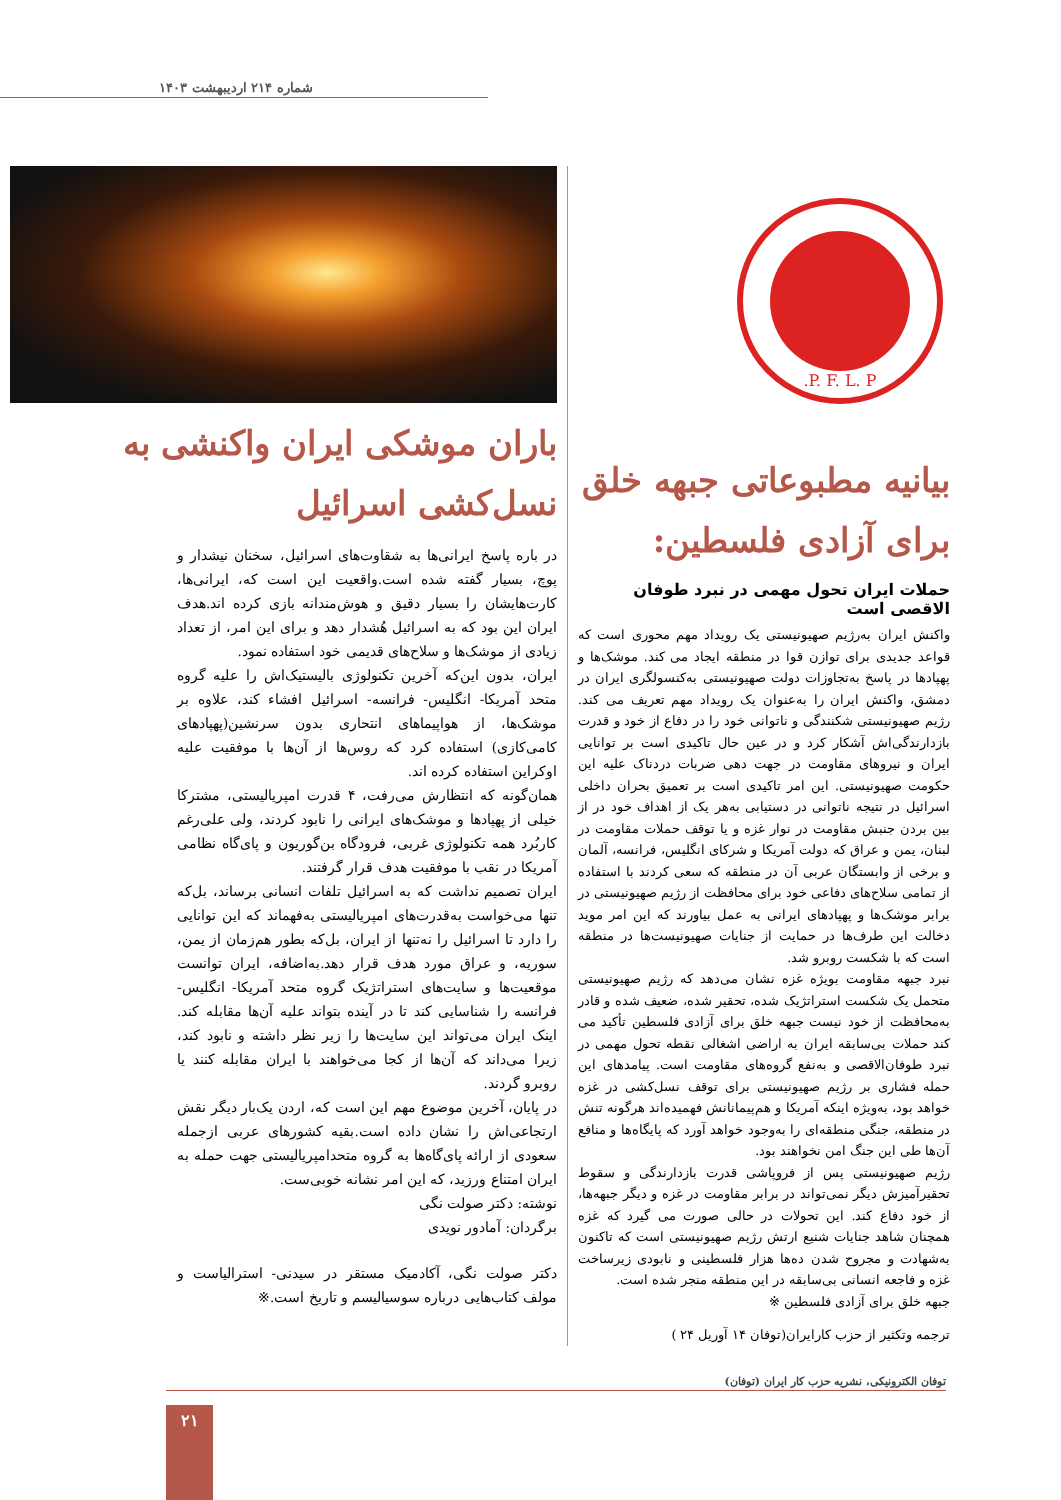شماره ۲۱۴ اردیبهشت ۱۴۰۳
P. F. L. P.
بیانیه مطبوعاتی جبهه خلق برای آزادی فلسطین:
حملات ایران تحول مهمی در نبرد طوفان الاقصی است
واکنش ایران به‌رژیم صهیونیستی یک رویداد مهم محوری است که قواعد جدیدی برای توازن قوا در منطقه ایجاد می کند. موشک‌ها و پهپادها در پاسخ به‌تجاوزات دولت صهیونیستی به‌کنسولگری ایران در دمشق، واکنش ایران را به‌عنوان یک رویداد مهم تعریف می کند. رژیم صهیونیستی شکنندگی و ناتوانی خود را در دفاع از خود و قدرت بازدارندگی‌اش آشکار کرد و در عین حال تاکیدی است بر توانایی ایران و نیروهای مقاومت در جهت دهی ضربات دردناک علیه این حکومت صهیونیستی. این امر تاکیدی است بر تعمیق بحران داخلی اسرائیل در نتیجه ناتوانی در دستیابی به‌هر یک از اهداف خود در از بین بردن جنبش مقاومت در نوار غزه و یا توقف حملات مقاومت در لبنان، یمن و عراق که دولت آمریکا و شرکای انگلیس، فرانسه، آلمان و برخی از وابستگان عربی آن در منطقه که سعی کردند با استفاده از تمامی سلاح‌های دفاعی خود برای محافظت از رژیم صهیونیستی در برابر موشک‌ها و پهپادهای ایرانی به عمل بیاورند که این امر موید دخالت این طرف‌ها در حمایت از جنایات صهیونیست‌ها در منطقه است که با شکست روبرو شد.
نبرد جبهه مقاومت بویژه غزه نشان می‌دهد که رژیم صهیونیستی متحمل یک شکست استراتژیک شده، تحقیر شده، ضعیف شده و قادر به‌محافظت از خود نیست جبهه خلق برای آزادی فلسطین تأکید می کند حملات بی‌سابقه ایران به اراضی اشغالی نقطه تحول مهمی در نبرد طوفان‌الاقصی و به‌نفع گروه‌های مقاومت است. پیامدهای این حمله فشاری بر رژیم صهیونیستی برای توقف نسل‌کشی در غزه خواهد بود، به‌ویژه اینکه آمریکا و هم‌پیمانانش فهمیده‌اند هرگونه تنش در منطقه، جنگی منطقه‌ای را به‌وجود خواهد آورد که پایگاه‌ها و منافع آن‌ها طی این جنگ امن نخواهند بود.
رژیم صهیونیستی پس از فروپاشی قدرت بازدارندگی و سقوط تحقیرآمیزش دیگر نمی‌تواند در برابر مقاومت در غزه و دیگر جبهه‌ها، از خود دفاع کند. این تحولات در حالی صورت می گیرد که غزه همچنان شاهد جنایات شنیع ارتش رژیم صهیونیستی است که تاکنون به‌شهادت و مجروح شدن ده‌ها هزار فلسطینی و نابودی زیرساخت غزه و فاجعه انسانی بی‌سابقه در این منطقه منجر شده است.
جبهه خلق برای آزادی فلسطین ※
ترجمه وتکثیر از حزب کارایران(توفان ۱۴ آوریل ۲۴ )
باران موشکی ایران واکنشی به نسل‌کشی اسرائیل
در باره پاسخ ایرانی‌ها به شقاوت‌های اسرائیل، سخنان نیشدار و پوچ، بسیار گفته شده است.واقعیت این است که، ایرانی‌ها، کارت‌هایشان را بسیار دقیق و هوش‌مندانه بازی کرده اند.هدف ایران این بود که به اسرائیل هُشدار دهد و برای این امر، از تعداد زیادی از موشک‌ها و سلاح‌های قدیمی خود استفاده نمود.
ایران، بدون این‌که آخرین تکنولوژی بالیستیک‌اش را علیه گروه متحد آمریکا- انگلیس- فرانسه- اسرائیل افشاء کند، علاوه بر موشک‌ها، از هواپیماهای انتحاری بدون سرنشین(پهپادهای کامی‌کازی) استفاده کرد که روس‌ها از آن‌ها با موفقیت علیه اوکراین استفاده کرده اند.
همان‌گونه که انتظارش می‌رفت، ۴ قدرت امپریالیستی، مشترکا خیلی از پهپادها و موشک‌های ایرانی را نابود کردند، ولی علی‌رغم کاربُرد همه تکنولوژی غربی، فرودگاه بن‌گوریون و پای‌گاه نظامی آمریکا در نقب با موفقیت هدف قرار گرفتند.
ایران تصمیم نداشت که به اسرائیل تلفات انسانی برساند، بل‌که تنها می‌خواست به‌قدرت‌های امپریالیستی به‌فهماند که این توانایی را دارد تا اسرائیل را نه‌تنها از ایران، بل‌که بطور هم‌زمان از یمن، سوریه، و عراق مورد هدف قرار دهد.به‌اضافه، ایران توانست موقعیت‌ها و سایت‌های استراتژیک گروه متحد آمریکا- انگلیس- فرانسه را شناسایی کند تا در آینده بتواند علیه آن‌ها مقابله کند. اینک ایران می‌تواند این سایت‌ها را زیر نظر داشته و نابود کند، زیرا می‌داند که آن‌ها از کجا می‌خواهند با ایران مقابله کنند یا روبرو گردند.
در پایان، آخرین موضوع مهم این است که، اردن یک‌بار دیگر نقش ارتجاعی‌اش را نشان داده است.بقیه کشورهای عربی ازجمله سعودی از ارائه پای‌گاه‌ها به گروه متحدامپریالیستی جهت حمله به ایران امتناع ورزید، که این امر نشانه خوبی‌ست.
نوشته: دکتر صولت نگی
برگردان: آمادور نویدی
دکتر صولت نگی، آکادمیک مستقر در سیدنی- استرالیاست و مولف کتاب‌هایی درباره سوسیالیسم و تاریخ است.※
توفان الکترونیکی، نشریه حزب کار ایران (توفان)
۲۱